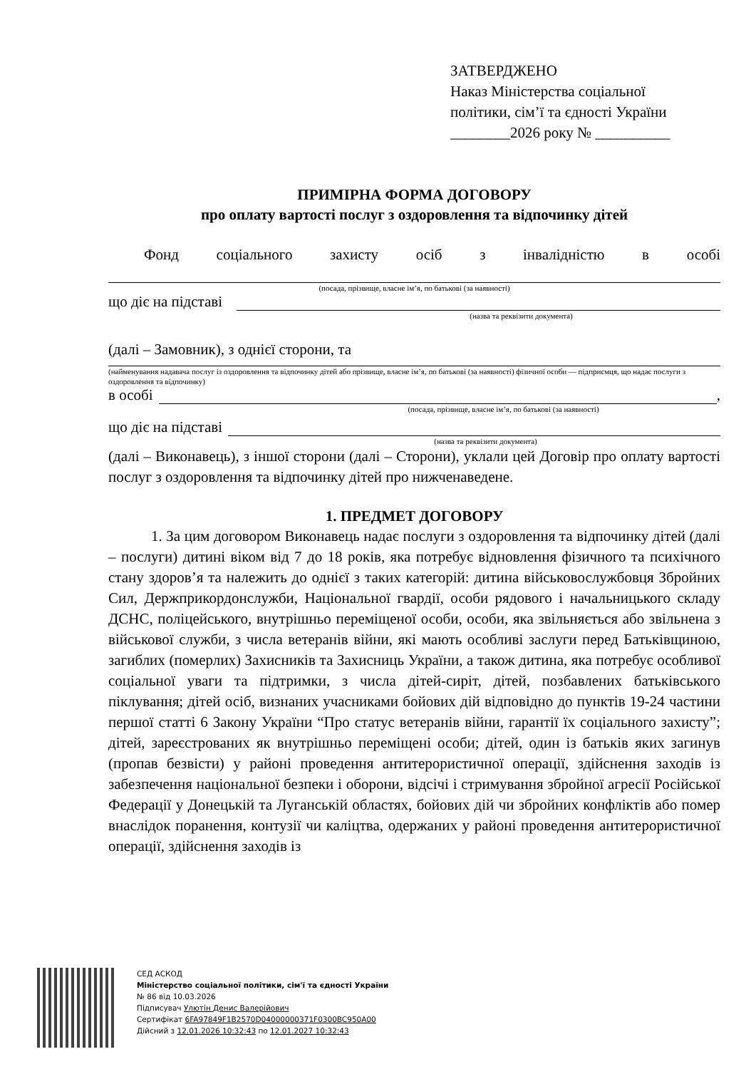ЗАТВЕРДЖЕНО
Наказ Міністерства соціальної
політики, сім’ї та єдності України
________2026 року № __________
ПРИМІРНА ФОРМА ДОГОВОРУ
про оплату вартості послуг з оздоровлення та відпочинку дітей
Фонд соціального захисту осіб з інвалідністю в особі
(посада, прізвище, власне ім’я, по батькові (за наявності)
що діє на підставі
(назва та реквізити документа)
(далі – Замовник), з однієї сторони, та
(найменування надавача послуг із оздоровлення та відпочинку дітей або прізвище, власне ім’я, по батькові (за наявності) фізичної особи — підприємця, що надає послуги з оздоровлення та відпочинку)
в особі
,
(посада, прізвище, власне ім’я, по батькові (за наявності)
що діє на підставі
(назва та реквізити документа)
(далі – Виконавець), з іншої сторони (далі – Сторони), уклали цей Договір про оплату вартості послуг з оздоровлення та відпочинку дітей про нижченаведене.
1. ПРЕДМЕТ ДОГОВОРУ
1. За цим договором Виконавець надає послуги з оздоровлення та відпочинку дітей (далі – послуги) дитині віком від 7 до 18 років, яка потребує відновлення фізичного та психічного стану здоров’я та належить до однієї з таких категорій: дитина військовослужбовця Збройних Сил, Держприкордонслужби, Національної гвардії, особи рядового і начальницького складу ДСНС, поліцейського, внутрішньо переміщеної особи, особи, яка звільняється або звільнена з військової служби, з числа ветеранів війни, які мають особливі заслуги перед Батьківщиною, загиблих (померлих) Захисників та Захисниць України, а також дитина, яка потребує особливої соціальної уваги та підтримки, з числа дітей-сиріт, дітей, позбавлених батьківського піклування; дітей осіб, визнаних учасниками бойових дій відповідно до пунктів 19-24 частини першої статті 6 Закону України “Про статус ветеранів війни, гарантії їх соціального захисту”; дітей, зареєстрованих як внутрішньо переміщені особи; дітей, один із батьків яких загинув (пропав безвісти) у районі проведення антитерористичної операції, здійснення заходів із забезпечення національної безпеки і оборони, відсічі і стримування збройної агресії Російської Федерації у Донецькій та Луганській областях, бойових дій чи збройних конфліктів або помер внаслідок поранення, контузії чи каліцтва, одержаних у районі проведення антитерористичної операції, здійснення заходів із
СЕД АСКОД
Міністерство соціальної політики, сім'ї та єдності України
№ 86 від 10.03.2026
Підписувач Улютін Денис Валерійович
Сертифікат 6FA97849F1B2570D04000000371F0300BC950A00
Дійсний з 12.01.2026 10:32:43 по 12.01.2027 10:32:43